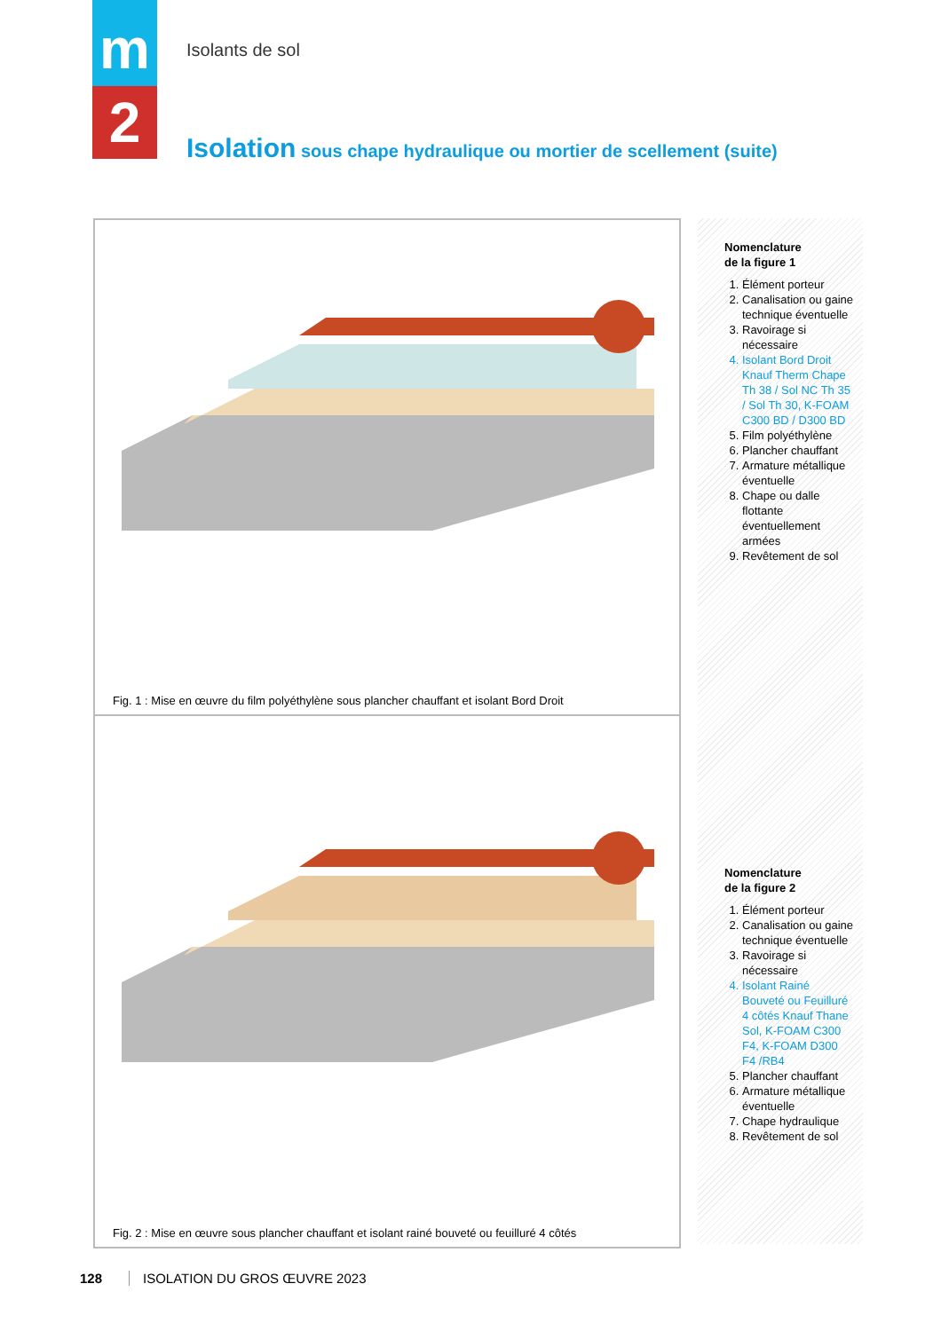m
2
Isolants de sol
Isolation sous chape hydraulique ou mortier de scellement (suite)
Fig. 1 : Mise en œuvre du film polyéthylène sous plancher chauffant et isolant Bord Droit
Fig. 2 : Mise en œuvre sous plancher chauffant et isolant rainé bouveté ou feuilluré 4 côtés
Nomenclature
de la figure 1
1. Élément porteur
2. Canalisation ou gaine technique éventuelle
3. Ravoirage si nécessaire
4. Isolant Bord Droit Knauf Therm Chape Th 38 / Sol NC Th 35 / Sol Th 30, K-FOAM C300 BD / D300 BD
5. Film polyéthylène
6. Plancher chauffant
7. Armature métallique éventuelle
8. Chape ou dalle flottante éventuellement armées
9. Revêtement de sol
Nomenclature
de la figure 2
1. Élément porteur
2. Canalisation ou gaine technique éventuelle
3. Ravoirage si nécessaire
4. Isolant Rainé Bouveté ou Feuilluré 4 côtés Knauf Thane Sol, K-FOAM C300 F4, K-FOAM D300 F4 /RB4
5. Plancher chauffant
6. Armature métallique éventuelle
7. Chape hydraulique
8. Revêtement de sol
128 ISOLATION DU GROS ŒUVRE 2023